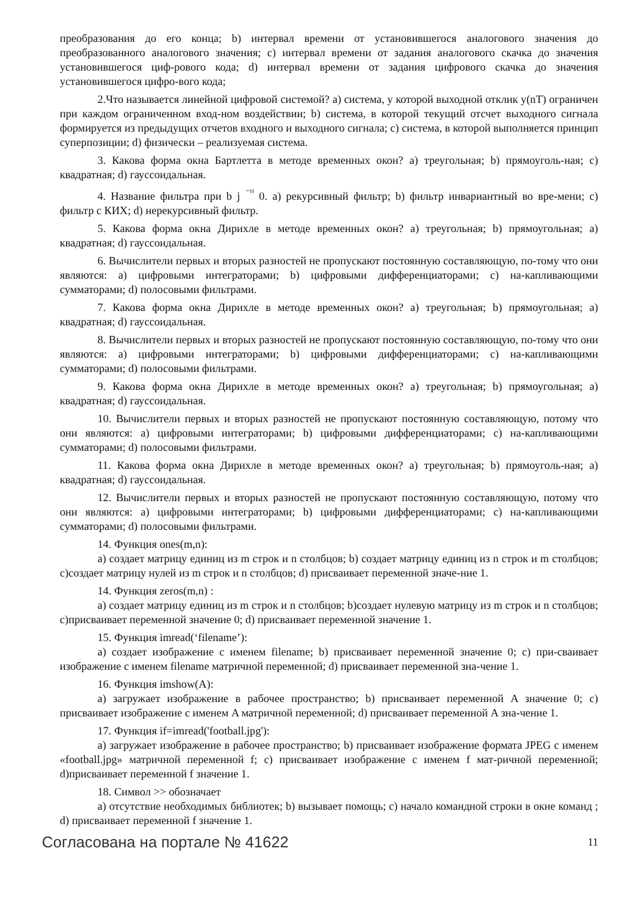преобразования до его конца; b) интервал времени от установившегося аналогового значения до преобразованного аналогового значения; c) интервал времени от задания аналогового скачка до значения установившегося циф-рового кода; d) интервал времени от задания цифрового скачка до значения установившегося цифро-вого кода;
2.Что называется линейной цифровой системой? a) система, у которой выходной отклик y(nT) ограничен при каждом ограниченном вход-ном воздействии; b) система, в которой текущий отсчет выходного сигнала формируется из предыдущих отчетов входного и выходного сигнала; c) система, в которой выполняется принцип суперпозиции; d) физически – реализуемая система.
3. Какова форма окна Бартлетта в методе временных окон? a) треугольная; b) прямоуголь-ная; c) квадратная; d) гауссоидальная.
4. Название фильтра при b j <sup>⁻ᴴ</sup> 0. a) рекурсивный фильтр; b) фильтр инвариантный во вре-мени; c) фильтр с КИХ; d) нерекурсивный фильтр.
5. Какова форма окна Дирихле в методе временных окон? a) треугольная; b) прямоугольная; a) квадратная; d) гауссоидальная.
6. Вычислители первых и вторых разностей не пропускают постоянную составляющую, по-тому что они являются: a) цифровыми интеграторами; b) цифровыми дифференциаторами; c) на-капливающими сумматорами; d) полосовыми фильтрами.
7. Какова форма окна Дирихле в методе временных окон? a) треугольная; b) прямоугольная; a) квадратная; d) гауссоидальная.
8. Вычислители первых и вторых разностей не пропускают постоянную составляющую, по-тому что они являются: a) цифровыми интеграторами; b) цифровыми дифференциаторами; c) на-капливающими сумматорами; d) полосовыми фильтрами.
9. Какова форма окна Дирихле в методе временных окон? a) треугольная; b) прямоугольная; a) квадратная; d) гауссоидальная.
10. Вычислители первых и вторых разностей не пропускают постоянную составляющую, потому что они являются: a) цифровыми интеграторами; b) цифровыми дифференциаторами; c) на-капливающими сумматорами; d) полосовыми фильтрами.
11. Какова форма окна Дирихле в методе временных окон? a) треугольная; b) прямоуголь-ная; a) квадратная; d) гауссоидальная.
12. Вычислители первых и вторых разностей не пропускают постоянную составляющую, потому что они являются: a) цифровыми интеграторами; b) цифровыми дифференциаторами; c) на-капливающими сумматорами; d) полосовыми фильтрами.
14. Функция ones(m,n):
a) создает матрицу единиц из m строк и n столбцов; b) создает матрицу единиц из n строк и m столбцов; c)создает матрицу нулей из m строк и n столбцов; d) присваивает переменной значе-ние 1.
14. Функция zeros(m,n) :
a) создает матрицу единиц из m строк и n столбцов; b)создает нулевую матрицу из m строк и n столбцов; c)присваивает переменной значение 0; d) присваивает переменной значение 1.
15. Функция imread(‘filename’):
a) создает изображение с именем filename; b) присваивает переменной значение 0; c) при-сваивает изображение с именем filename матричной переменной; d) присваивает переменной зна-чение 1.
16. Функция imshow(A):
a) загружает изображение в рабочее пространство; b) присваивает переменной A значение 0; c) присваивает изображение с именем A матричной переменной; d) присваивает переменной A зна-чение 1.
17. Функция if=imread('football.jpg'):
a) загружает изображение в рабочее пространство; b) присваивает изображение формата JPEG с именем «football.jpg» матричной переменной f; c) присваивает изображение с именем f мат-ричной переменной; d)присваивает переменной f значение 1.
18. Символ >> обозначает
a) отсутствие необходимых библиотек; b) вызывает помощь; c) начало командной строки в окне команд ; d) присваивает переменной f значение 1.
Согласована на портале № 41622 11